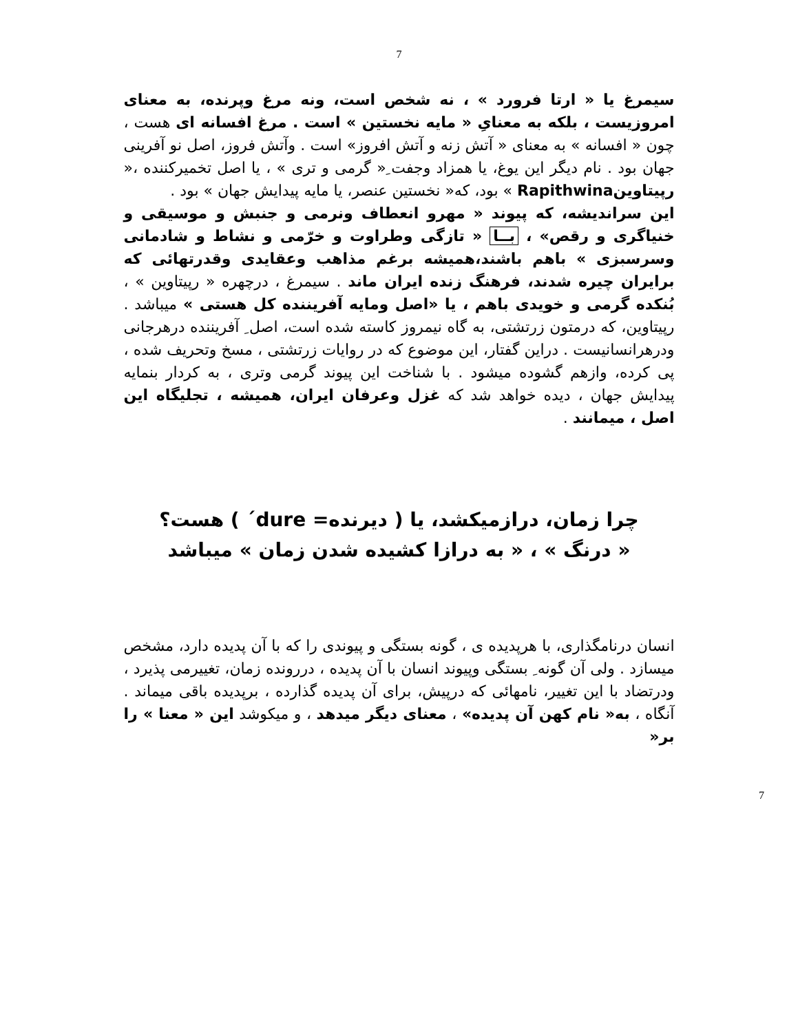7
سیمرغ یا « ارتا فرورد » ، نه شخص است، ونه مرغ وپرنده، به معنای امروزیست ، بلکه به معنایِ « مایه نخستین » است . مرغ افسانه ای هست ، چون « افسانه » به معنای « آتش زنه و آتش افروز» است . وآتش فروز، اصل نو آفرینی جهان بود . نام دیگر این یوغ، یا همزاد وجفت ِ« گرمی و تری » ، یا اصل تخمیرکننده ،« رپیتاوینRapithwina » بود، که« نخستین عنصر، یا مایه پیدایش جهان » بود .
این سراندیشه، که پیوند « مهرو انعطاف ونرمی و جنبش و موسیقی و خنیاگری و رقص» ، بــا « تازگی وطراوت و خرّمی و نشاط و شادمانی وسرسبزی » باهم باشند،همیشه برغم مذاهب وعقایدی وقدرتهائی که برایران چیره شدند، فرهنگ زنده ایران ماند . سیمرغ ، درچهره « رپیتاوین » ، بُنکده گرمی و خویدی باهم ، یا «اصل ومایه آفریننده کل هستی » میباشد . رپیتاوین، که درمتون زرتشتی، به گاه نیمروز کاسته شده است، اصل ِ آفریننده درهرجانی ودرهرانسانیست . دراین گفتار، این موضوع که در روایات زرتشتی ، مسخ وتحریف شده ، پی کرده، وازهم گشوده میشود . با شناخت این پیوند گرمی وتری ، به کردار بنمایه پیدایش جهان ، دیده خواهد شد که غزل وعرفان ایران، همیشه ، تجلیگاه این اصل ، میمانند .
چرا زمان، درازمیکشد، یا ( دیرنده= dure´ ) هست؟
« درنگ » ، « به درازا کشیده شدن زمان » میباشد
انسان درنامگذاری، با هرپدیده ی ، گونه بستگی و پیوندی را که با آن پدیده دارد، مشخص میسازد . ولی آن گونه ِ بستگی وپیوند انسان با آن پدیده ، دررونده زمان، تغییرمی پذیرد ، ودرتضاد با این تغییر، نامهائی که درپیش، برای آن پدیده گذارده ، برپدیده باقی میماند . آنگاه ، به« نام کهن آن پدیده» ، معنای دیگر میدهد ، و میکوشد این « معنا » را بر«
7